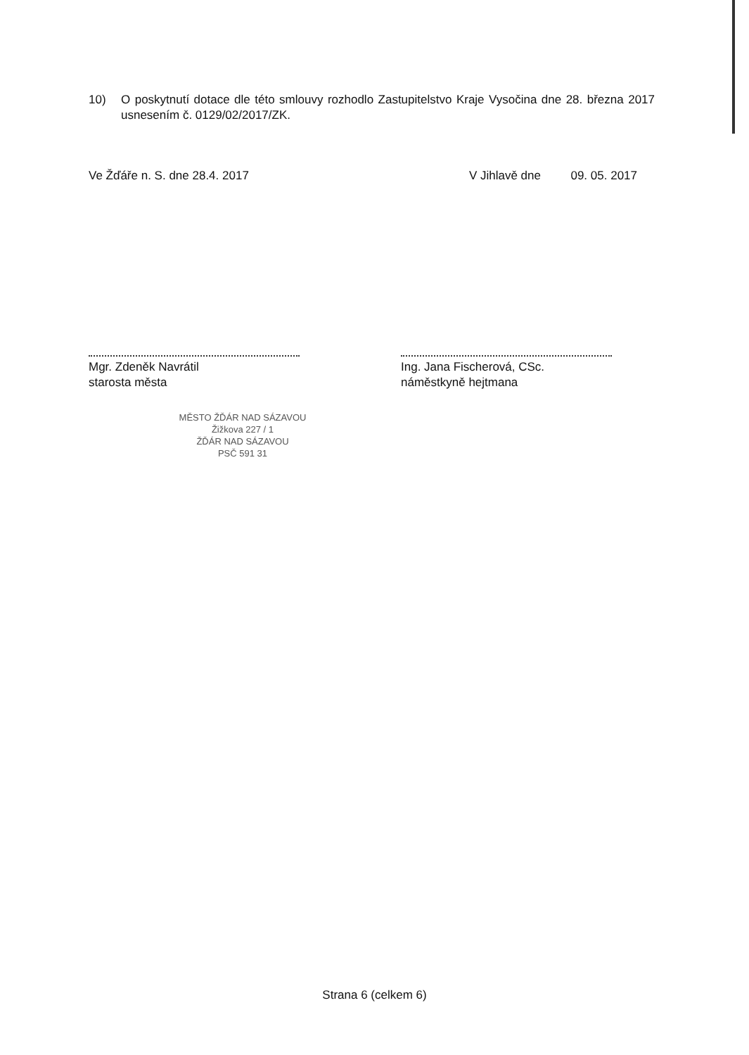10) O poskytnutí dotace dle této smlouvy rozhodlo Zastupitelstvo Kraje Vysočina dne 28. března 2017 usnesením č. 0129/02/2017/ZK.
Ve Žďáře n. S. dne 28.4. 2017 V Jihlavě dne 09. 05. 2017
Mgr. Zdeněk Navrátil
starosta města
Ing. Jana Fischerová, CSc.
náměstkyně hejtmana
MĚSTO ŽĎÁR NAD SÁZAVOU
Žižkova 227 / 1
ŽĎÁR NAD SÁZAVOU
PSČ 591 31
Strana 6 (celkem 6)